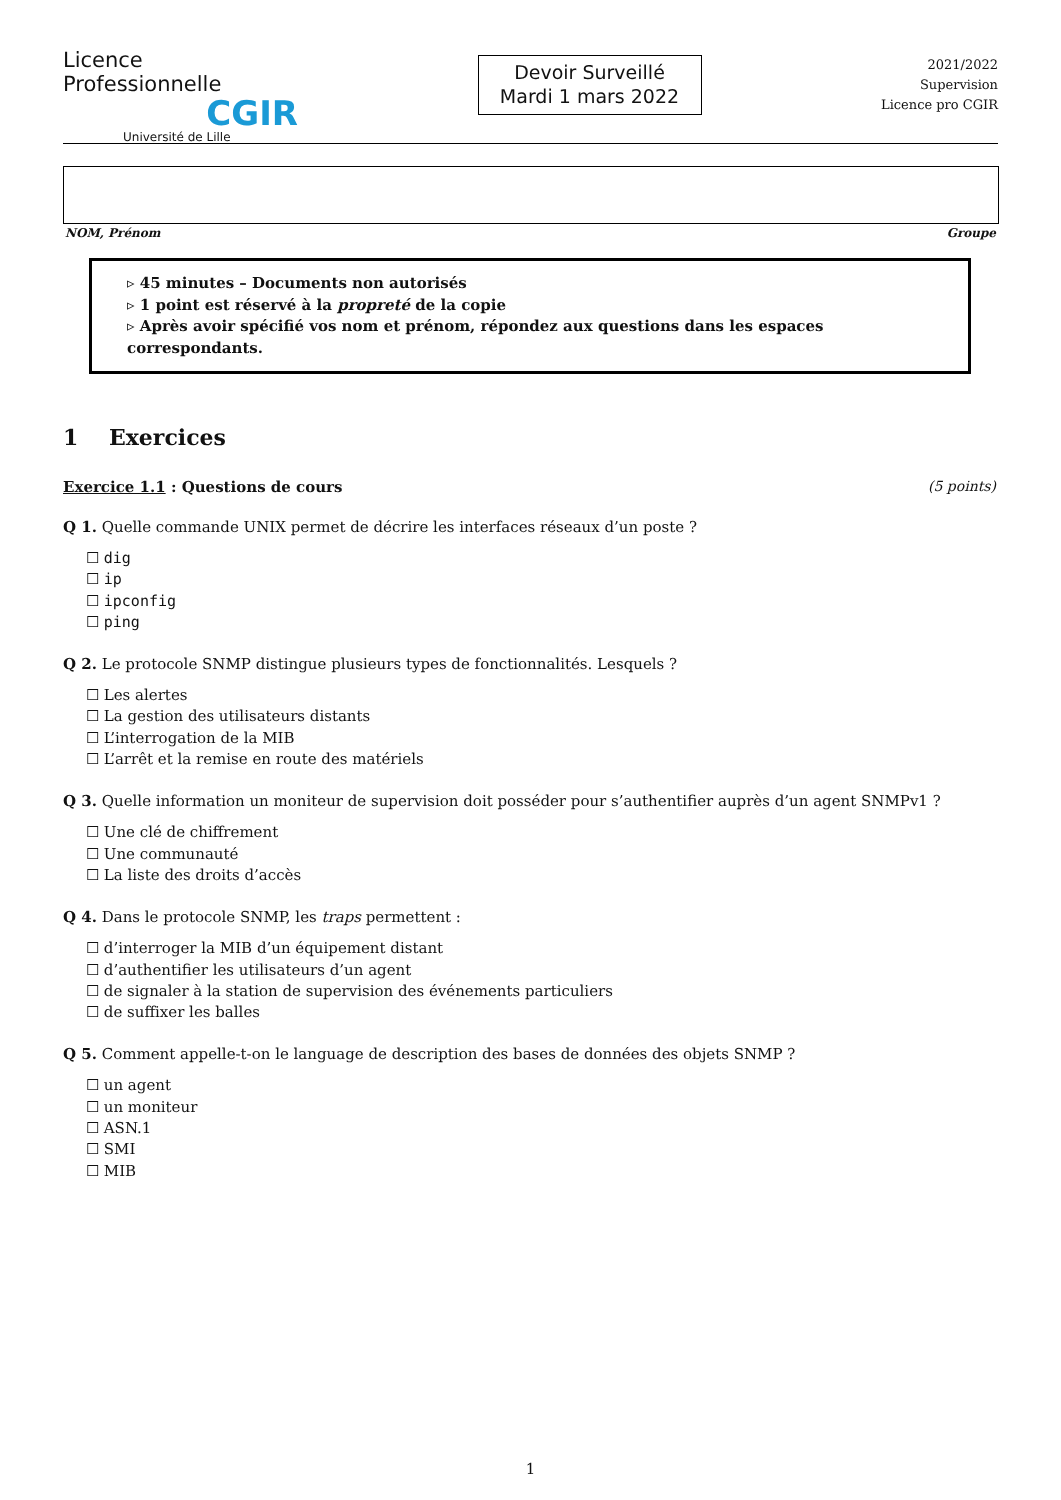Licence Professionnelle
CGIR
Université de Lille
Devoir Surveillé
Mardi 1 mars 2022
2021/2022
Supervision
Licence pro CGIR
NOM, Prénom Groupe
▹ 45 minutes – Documents non autorisés
▹ 1 point est réservé à la propreté de la copie
▹ Après avoir spécifié vos nom et prénom, répondez aux questions dans les espaces correspondants.
1 Exercices
Exercice 1.1 : Questions de cours (5 points)
Q 1. Quelle commande UNIX permet de décrire les interfaces réseaux d’un poste ?
dig
ip
ipconfig
ping
Q 2. Le protocole SNMP distingue plusieurs types de fonctionnalités. Lesquels ?
Les alertes
La gestion des utilisateurs distants
L’interrogation de la MIB
L’arrêt et la remise en route des matériels
Q 3. Quelle information un moniteur de supervision doit posséder pour s’authentifier auprès d’un agent SNMPv1 ?
Une clé de chiffrement
Une communauté
La liste des droits d’accès
Q 4. Dans le protocole SNMP, les traps permettent :
d’interroger la MIB d’un équipement distant
d’authentifier les utilisateurs d’un agent
de signaler à la station de supervision des événements particuliers
de suffixer les balles
Q 5. Comment appelle-t-on le language de description des bases de données des objets SNMP ?
un agent
un moniteur
ASN.1
SMI
MIB
1